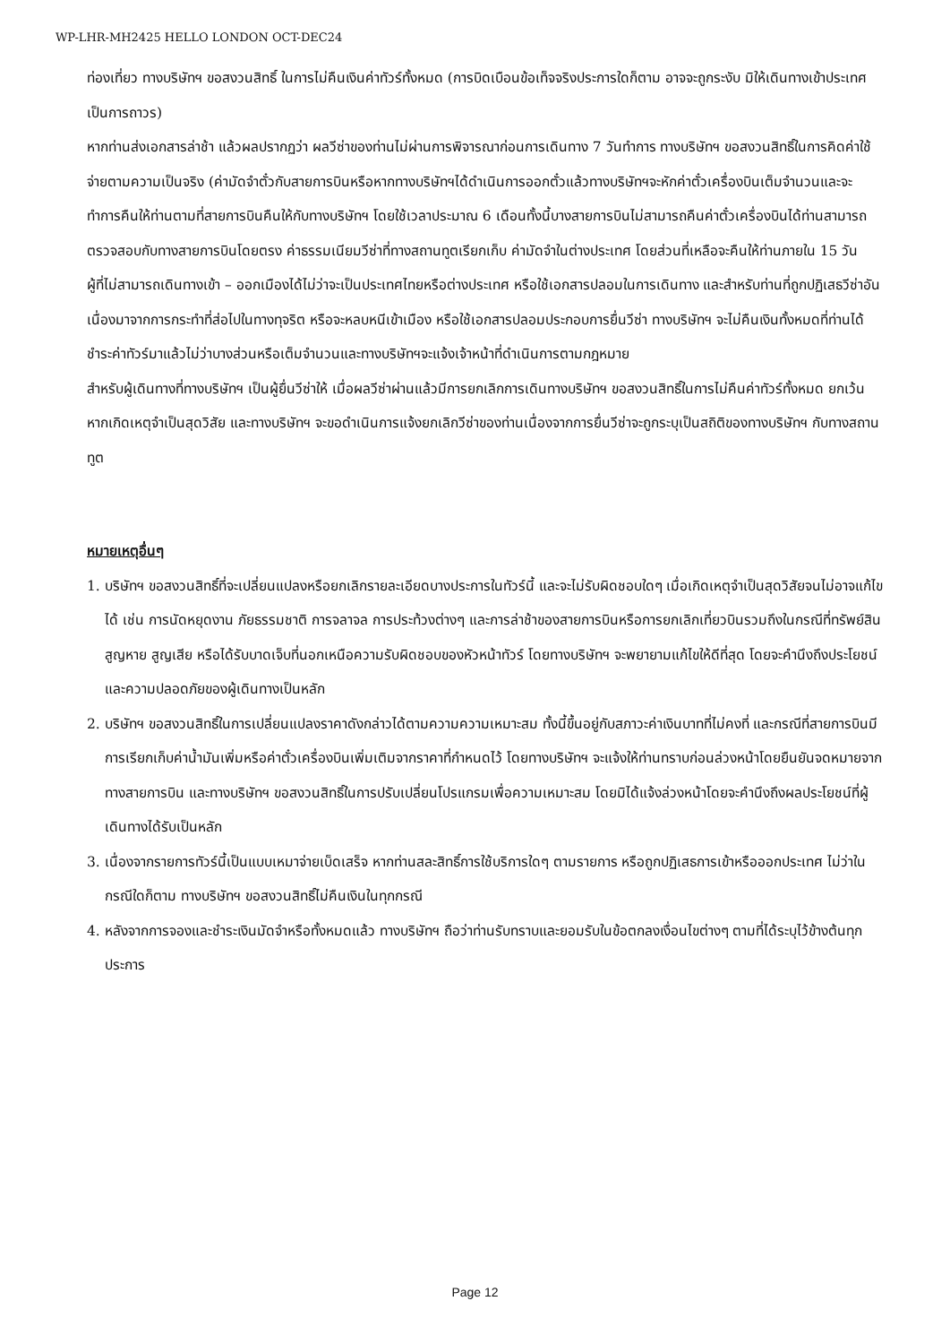WP-LHR-MH2425 HELLO LONDON OCT-DEC24
ท่องเที่ยว ทางบริษัทฯ ขอสงวนสิทธิ์ ในการไม่คืนเงินค่าทัวร์ทั้งหมด (การบิดเบือนข้อเท็จจริงประการใดก็ตาม อาจจะถูกระงับ มิให้เดินทางเข้าประเทศเป็นการถาวร)
หากท่านส่งเอกสารล่าช้า แล้วผลปรากฏว่า ผลวีซ่าของท่านไม่ผ่านการพิจารณาก่อนการเดินทาง 7 วันทำการ ทางบริษัทฯ ขอสงวนสิทธิ์ในการคิดค่าใช้จ่ายตามความเป็นจริง (ค่ามัดจำตั๋วกับสายการบินหรือหากทางบริษัทฯได้ดำเนินการออกตั๋วแล้วทางบริษัทฯจะหักค่าตั๋วเครื่องบินเต็มจำนวนและจะทำการคืนให้ท่านตามที่สายการบินคืนให้กับทางบริษัทฯ โดยใช้เวลาประมาณ 6 เดือนทั้งนี้บางสายการบินไม่สามารถคืนค่าตั๋วเครื่องบินได้ท่านสามารถตรวจสอบกับทางสายการบินโดยตรง ค่าธรรมเนียมวีซ่าที่ทางสถานทูตเรียกเก็บ ค่ามัดจำในต่างประเทศ โดยส่วนที่เหลือจะคืนให้ท่านภายใน 15 วัน
ผู้ที่ไม่สามารถเดินทางเข้า – ออกเมืองได้ไม่ว่าจะเป็นประเทศไทยหรือต่างประเทศ หรือใช้เอกสารปลอมในการเดินทาง และสำหรับท่านที่ถูกปฏิเสธวีซ่าอันเนื่องมาจากการกระทำที่ส่อไปในทางทุจริต หรือจะหลบหนีเข้าเมือง หรือใช้เอกสารปลอมประกอบการยื่นวีซ่า ทางบริษัทฯ จะไม่คืนเงินทั้งหมดที่ท่านได้ชำระค่าทัวร์มาแล้วไม่ว่าบางส่วนหรือเต็มจำนวนและทางบริษัทฯจะแจ้งเจ้าหน้าที่ดำเนินการตามกฎหมาย
สำหรับผู้เดินทางที่ทางบริษัทฯ เป็นผู้ยื่นวีซ่าให้ เมื่อผลวีซ่าผ่านแล้วมีการยกเลิกการเดินทางบริษัทฯ ขอสงวนสิทธิ์ในการไม่คืนค่าทัวร์ทั้งหมด ยกเว้นหากเกิดเหตุจำเป็นสุดวิสัย และทางบริษัทฯ จะขอดำเนินการแจ้งยกเลิกวีซ่าของท่านเนื่องจากการยื่นวีซ่าจะถูกระบุเป็นสถิติของทางบริษัทฯ กับทางสถานทูต
หมายเหตุอื่นๆ
1. บริษัทฯ ขอสงวนสิทธิ์ที่จะเปลี่ยนแปลงหรือยกเลิกรายละเอียดบางประการในทัวร์นี้ และจะไม่รับผิดชอบใดๆ เมื่อเกิดเหตุจำเป็นสุดวิสัยจนไม่อาจแก้ไขได้ เช่น การนัดหยุดงาน ภัยธรรมชาติ การจลาจล การประท้วงต่างๆ และการล่าช้าของสายการบินหรือการยกเลิกเที่ยวบินรวมถึงในกรณีที่ทรัพย์สินสูญหาย สูญเสีย หรือได้รับบาดเจ็บที่นอกเหนือความรับผิดชอบของหัวหน้าทัวร์ โดยทางบริษัทฯ จะพยายามแก้ไขให้ดีที่สุด โดยจะคำนึงถึงประโยชน์และความปลอดภัยของผู้เดินทางเป็นหลัก
2. บริษัทฯ ขอสงวนสิทธิ์ในการเปลี่ยนแปลงราคาดังกล่าวได้ตามความความเหมาะสม ทั้งนี้ขึ้นอยู่กับสภาวะค่าเงินบาทที่ไม่คงที่ และกรณีที่สายการบินมีการเรียกเก็บค่าน้ำมันเพิ่มหรือค่าตั๋วเครื่องบินเพิ่มเติมจากราคาที่กำหนดไว้ โดยทางบริษัทฯ จะแจ้งให้ท่านทราบก่อนล่วงหน้าโดยยืนยันจดหมายจากทางสายการบิน และทางบริษัทฯ ขอสงวนสิทธิ์ในการปรับเปลี่ยนโปรแกรมเพื่อความเหมาะสม โดยมิได้แจ้งล่วงหน้าโดยจะคำนึงถึงผลประโยชน์ที่ผู้เดินทางได้รับเป็นหลัก
3. เนื่องจากรายการทัวร์นี้เป็นแบบเหมาจ่ายเบ็ดเสร็จ หากท่านสละสิทธิ์การใช้บริการใดๆ ตามรายการ หรือถูกปฏิเสธการเข้าหรือออกประเทศ ไม่ว่าในกรณีใดก็ตาม ทางบริษัทฯ ขอสงวนสิทธิ์ไม่คืนเงินในทุกกรณี
4. หลังจากการจองและชำระเงินมัดจำหรือทั้งหมดแล้ว ทางบริษัทฯ ถือว่าท่านรับทราบและยอมรับในข้อตกลงเงื่อนไขต่างๆ ตามที่ได้ระบุไว้ข้างต้นทุกประการ
Page 12